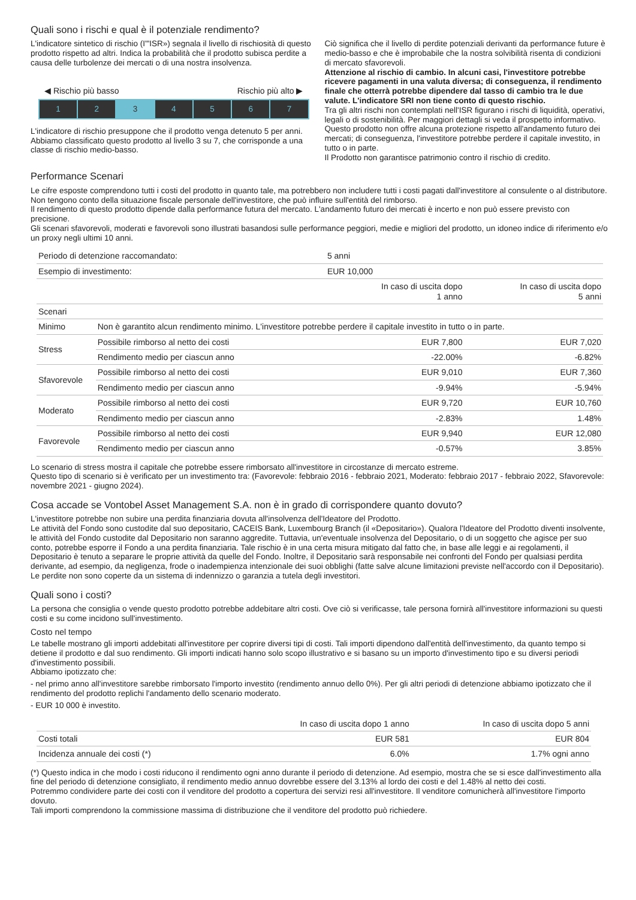Quali sono i rischi e qual è il potenziale rendimento?
L'indicatore sintetico di rischio (I'"ISR») segnala il livello di rischiosità di questo prodotto rispetto ad altri. Indica la probabilità che il prodotto subisca perdite a causa delle turbolenze dei mercati o di una nostra insolvenza.
◀ Rischio più basso Rischio più alto ▶
1 2 3 4 5 6 7
L'indicatore di rischio presuppone che il prodotto venga detenuto 5 per anni.
Abbiamo classificato questo prodotto al livello 3 su 7, che corrisponde a una classe di rischio medio-basso.
Ciò significa che il livello di perdite potenziali derivanti da performance future è medio-basso e che è improbabile che la nostra solvibilità risenta di condizioni di mercato sfavorevoli.
Attenzione al rischio di cambio. In alcuni casi, l'investitore potrebbe ricevere pagamenti in una valuta diversa; di conseguenza, il rendimento finale che otterrà potrebbe dipendere dal tasso di cambio tra le due valute. L'indicatore SRI non tiene conto di questo rischio.
Tra gli altri rischi non contemplati nell'ISR figurano i rischi di liquidità, operativi, legali o di sostenibilità. Per maggiori dettagli si veda il prospetto informativo.
Questo prodotto non offre alcuna protezione rispetto all'andamento futuro dei mercati; di conseguenza, l'investitore potrebbe perdere il capitale investito, in tutto o in parte.
Il Prodotto non garantisce patrimonio contro il rischio di credito.
Performance Scenari
Le cifre esposte comprendono tutti i costi del prodotto in quanto tale, ma potrebbero non includere tutti i costi pagati dall'investitore al consulente o al distributore. Non tengono conto della situazione fiscale personale dell'investitore, che può influire sull'entità del rimborso.
Il rendimento di questo prodotto dipende dalla performance futura del mercato. L'andamento futuro dei mercati è incerto e non può essere previsto con precisione.
Gli scenari sfavorevoli, moderati e favorevoli sono illustrati basandosi sulle performance peggiori, medie e migliori del prodotto, un idoneo indice di riferimento e/o un proxy negli ultimi 10 anni.
| Periodo di detenzione raccomandato: | | 5 anni | |
| Esempio di investimento: | | EUR 10,000 | |
| | | In caso di uscita dopo 1 anno | In caso di uscita dopo 5 anni |
| Scenari | | | |
| Minimo | Non è garantito alcun rendimento minimo. L'investitore potrebbe perdere il capitale investito in tutto o in parte. | | |
| Stress | Possibile rimborso al netto dei costi | EUR 7,800 | EUR 7,020 |
| | Rendimento medio per ciascun anno | -22.00% | -6.82% |
| Sfavorevole | Possibile rimborso al netto dei costi | EUR 9,010 | EUR 7,360 |
| | Rendimento medio per ciascun anno | -9.94% | -5.94% |
| Moderato | Possibile rimborso al netto dei costi | EUR 9,720 | EUR 10,760 |
| | Rendimento medio per ciascun anno | -2.83% | 1.48% |
| Favorevole | Possibile rimborso al netto dei costi | EUR 9,940 | EUR 12,080 |
| | Rendimento medio per ciascun anno | -0.57% | 3.85% |
Lo scenario di stress mostra il capitale che potrebbe essere rimborsato all'investitore in circostanze di mercato estreme.
Questo tipo di scenario si è verificato per un investimento tra: (Favorevole: febbraio 2016 - febbraio 2021, Moderato: febbraio 2017 - febbraio 2022, Sfavorevole: novembre 2021 - giugno 2024).
Cosa accade se Vontobel Asset Management S.A. non è in grado di corrispondere quanto dovuto?
L'investitore potrebbe non subire una perdita finanziaria dovuta all'insolvenza dell'Ideatore del Prodotto.
Le attività del Fondo sono custodite dal suo depositario, CACEIS Bank, Luxembourg Branch (il «Depositario»). Qualora l'Ideatore del Prodotto diventi insolvente, le attività del Fondo custodite dal Depositario non saranno aggredite. Tuttavia, un'eventuale insolvenza del Depositario, o di un soggetto che agisce per suo conto, potrebbe esporre il Fondo a una perdita finanziaria. Tale rischio è in una certa misura mitigato dal fatto che, in base alle leggi e ai regolamenti, il Depositario è tenuto a separare le proprie attività da quelle del Fondo. Inoltre, il Depositario sarà responsabile nei confronti del Fondo per qualsiasi perdita derivante, ad esempio, da negligenza, frode o inadempienza intenzionale dei suoi obblighi (fatte salve alcune limitazioni previste nell'accordo con il Depositario).
Le perdite non sono coperte da un sistema di indennizzo o garanzia a tutela degli investitori.
Quali sono i costi?
La persona che consiglia o vende questo prodotto potrebbe addebitare altri costi. Ove ciò si verificasse, tale persona fornirà all'investitore informazioni su questi costi e su come incidono sull'investimento.
Costo nel tempo
Le tabelle mostrano gli importi addebitati all'investitore per coprire diversi tipi di costi. Tali importi dipendono dall'entità dell'investimento, da quanto tempo si detiene il prodotto e dal suo rendimento. Gli importi indicati hanno solo scopo illustrativo e si basano su un importo d'investimento tipo e su diversi periodi d'investimento possibili.
Abbiamo ipotizzato che:
- nel primo anno all'investitore sarebbe rimborsato l'importo investito (rendimento annuo dello 0%). Per gli altri periodi di detenzione abbiamo ipotizzato che il rendimento del prodotto replichi l'andamento dello scenario moderato.
- EUR 10 000 è investito.
| | In caso di uscita dopo 1 anno | In caso di uscita dopo 5 anni |
| --- | --- | --- |
| Costi totali | EUR 581 | EUR 804 |
| Incidenza annuale dei costi (*) | 6.0% | 1.7% ogni anno |
(*) Questo indica in che modo i costi riducono il rendimento ogni anno durante il periodo di detenzione. Ad esempio, mostra che se si esce dall'investimento alla fine del periodo di detenzione consigliato, il rendimento medio annuo dovrebbe essere del 3.13% al lordo dei costi e del 1.48% al netto dei costi.
Potremmo condividere parte dei costi con il venditore del prodotto a copertura dei servizi resi all'investitore. Il venditore comunicherà all'investitore l'importo dovuto.
Tali importi comprendono la commissione massima di distribuzione che il venditore del prodotto può richiedere.